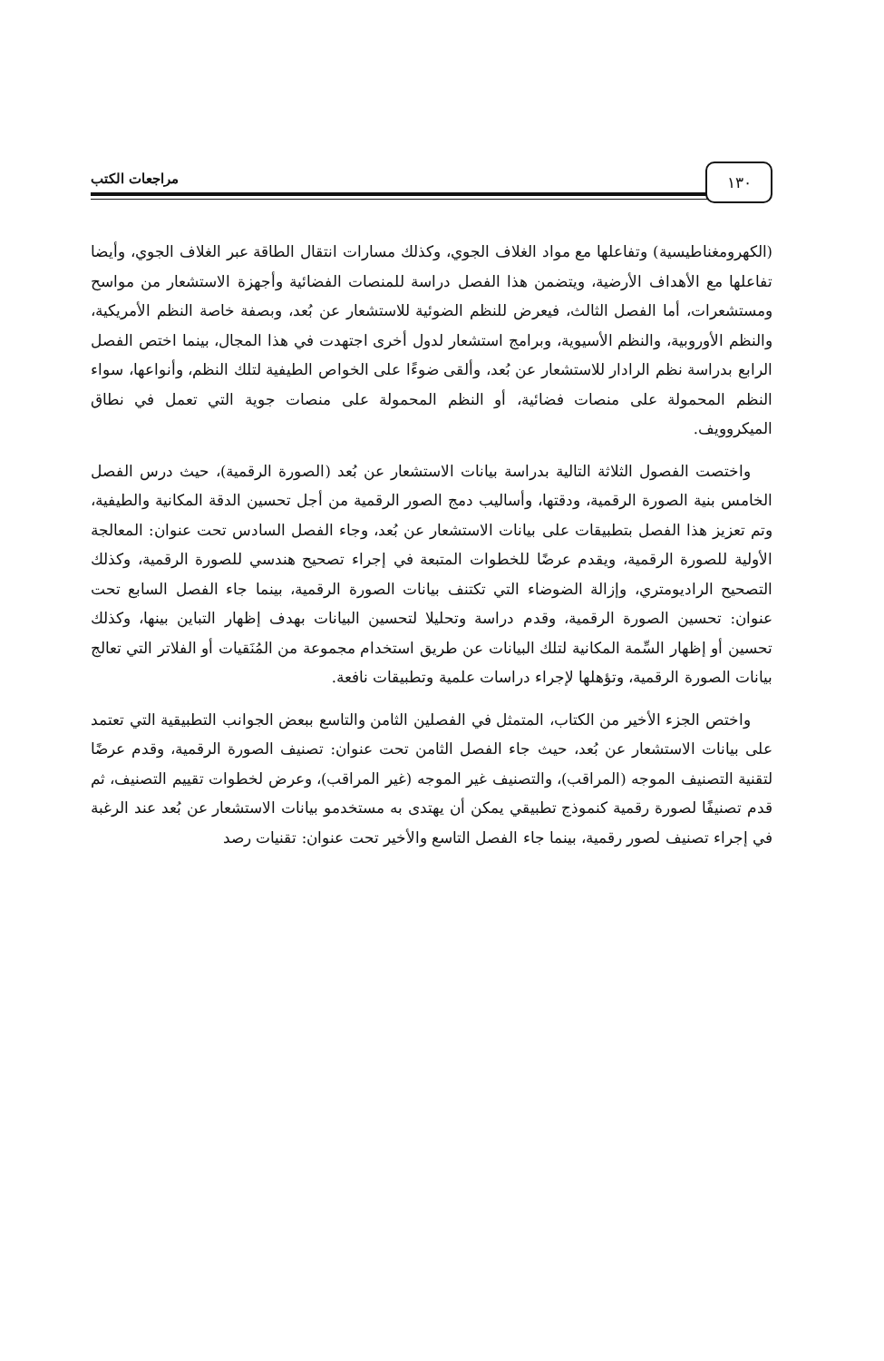١٣٠ مراجعات الكتب
(الكهرومغناطيسية) وتفاعلها مع مواد الغلاف الجوي، وكذلك مسارات انتقال الطاقة عبر الغلاف الجوي، وأيضا تفاعلها مع الأهداف الأرضية، ويتضمن هذا الفصل دراسة للمنصات الفضائية وأجهزة الاستشعار من مواسح ومستشعرات، أما الفصل الثالث، فيعرض للنظم الضوئية للاستشعار عن بُعد، وبصفة خاصة النظم الأمريكية، والنظم الأوروبية، والنظم الأسيوية، وبرامج استشعار لدول أخرى اجتهدت في هذا المجال، بينما اختص الفصل الرابع بدراسة نظم الرادار للاستشعار عن بُعد، وألقى ضوءًا على الخواص الطيفية لتلك النظم، وأنواعها، سواء النظم المحمولة على منصات فضائية، أو النظم المحمولة على منصات جوية التي تعمل في نطاق الميكروويف.
واختصت الفصول الثلاثة التالية بدراسة بيانات الاستشعار عن بُعد (الصورة الرقمية)، حيث درس الفصل الخامس بنية الصورة الرقمية، ودقتها، وأساليب دمج الصور الرقمية من أجل تحسين الدقة المكانية والطيفية، وتم تعزيز هذا الفصل بتطبيقات على بيانات الاستشعار عن بُعد، وجاء الفصل السادس تحت عنوان: المعالجة الأولية للصورة الرقمية، ويقدم عرضًا للخطوات المتبعة في إجراء تصحيح هندسي للصورة الرقمية، وكذلك التصحيح الراديومتري، وإزالة الضوضاء التي تكتنف بيانات الصورة الرقمية، بينما جاء الفصل السابع تحت عنوان: تحسين الصورة الرقمية، وقدم دراسة وتحليلا لتحسين البيانات بهدف إظهار التباين بينها، وكذلك تحسين أو إظهار السِّمة المكانية لتلك البيانات عن طريق استخدام مجموعة من المُنَقيات أو الفلاتر التي تعالج بيانات الصورة الرقمية، وتؤهلها لإجراء دراسات علمية وتطبيقات نافعة.
واختص الجزء الأخير من الكتاب، المتمثل في الفصلين الثامن والتاسع ببعض الجوانب التطبيقية التي تعتمد على بيانات الاستشعار عن بُعد، حيث جاء الفصل الثامن تحت عنوان: تصنيف الصورة الرقمية، وقدم عرضًا لتقنية التصنيف الموجه (المراقب)، والتصنيف غير الموجه (غير المراقب)، وعرض لخطوات تقييم التصنيف، ثم قدم تصنيفًا لصورة رقمية كنموذج تطبيقي يمكن أن يهتدى به مستخدمو بيانات الاستشعار عن بُعد عند الرغبة في إجراء تصنيف لصور رقمية، بينما جاء الفصل التاسع والأخير تحت عنوان: تقنيات رصد